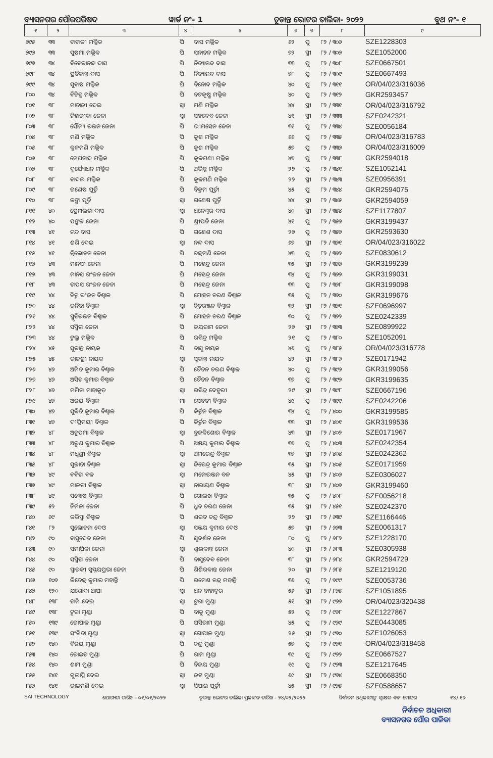ବ୍ୟାସନଗର ପୌରପରିଷଦ ୱାର୍ଡ ନଂ- 1 ଚୂଡାନ୍ତ ଭୋଟର ତାଲିକା- ୨୦୨୨ ବୁଥ ନଂ- ୧
| ୧ | ୨ | ୩ | ୪ | ୫ | ୬ | ୭ | ୮ | ୯ |
| --- | --- | --- | --- | --- | --- | --- | --- | --- |
| ୭୯୫ | ୩୩ | ବାବାଜୀ ମଲ୍ଲିକ | ପି | ଦାସ ମଲ୍ଲିକ | ୬୨ | ପୁ | ୮୨ / ୩୦୬ | SZE1228303 |
| ୭୯୬ | ୩୩ | ସୁଷମା ମଲ୍ଲିକ | ପି | ସନାତନ ମଲ୍ଲିକ | ୭୨ | ସ୍ତ୍ରୀ | ୮୨ / ୩୦୭ | SZE1052000 |
| ୭୯୭ | ୩୪ | ବିବେକାନନ୍ଦ ଦାସ | ପି | ନିତ୍ୟାନନ୍ଦ ଦାସ | ୩୩ | ପୁ | ୮୨ / ୩୦୮ | SZE0667501 |
| ୭୯୮ | ୩୪ | ପ୍ରତିକାନ୍ତ ଦାସ | ପି | ନିତ୍ୟାନନ୍ଦ ଦାସ | ୭୮ | ପୁ | ୮୨ / ୩୦୯ | SZE0667493 |
| ୭୯୯ | ୩୪ | ସୁବାଷ ମଲ୍ଲିକ | ପି | ବିନୋଦ ମଲ୍ଲିକ | ୪୦ | ପୁ | ୮୨ / ୩୧୧ | OR/04/023/316036 |
| ୮୦୦ | ୩୪ | ବିଚିତ୍ର ମଲ୍ଲିକ | ପି | ବଟକୃଷ୍ଣ ମଲ୍ଲିକ | ୪୦ | ପୁ | ୮୨ / ୩୧୨ | GKR2593457 |
| ୮୦୧ | ୩୮ | ମାତାଜୀ ଦେଇ | ସ୍ୱା | ମଣି ମଲ୍ଲିକ | ୪୪ | ସ୍ତ୍ରୀ | ୮୨ / ୩୩୧ | OR/04/023/316792 |
| ୮୦୨ | ୩୮ | ନିହାରୀକା ଜେନା | ସ୍ୱା | ସହଦେବ ଜେନା | ୪୧ | ସ୍ତ୍ରୀ | ୮୨ / ୩୩୩ | SZE0242321 |
| ୮୦୩ | ୩୮ | ସୌମ୍ୟ ରଞ୍ଜନ ଜେନା | ପି | ଭୀମସେନ ଜେନା | ୩୧ | ପୁ | ୮୨ / ୩୩୪ | SZE0056184 |
| ୮୦୪ | ୩୮ | ମଣି ମଲ୍ଲିକ | ପି | କୁଶ ମଲ୍ଲିକ | ୬୬ | ପୁ | ୮୨ / ୩୩୫ | OR/04/023/316783 |
| ୮୦୫ | ୩୮ | କୁଳମଣି ମଲ୍ଲିକ | ପି | କୁଶ ମଲ୍ଲିକ | ୫୭ | ପୁ | ୮୨ / ୩୩୬ | OR/04/023/316009 |
| ୮୦୬ | ୩୮ | ମେଘନାଦ ମଲ୍ଲିକ | ପି | କୁଳମଣୀ ମଲ୍ଲିକ | ୪୭ | ପୁ | ୮୨ / ୩୩୮ | GKR2594018 |
| ୮୦୭ | ୩୮ | ଦୁର୍ଯ୍ୟୋଧନ ମଲ୍ଲିକ | ପି | ଅଭିନ୍ନ ମଲ୍ଲିକ | ୨୨ | ପୁ | ୮୨ / ୩୪୧ | SZE1052141 |
| ୮୦୮ | ୩୮ | ବାଦଲ ମଲ୍ଲିକ | ପି | କୁଳମଣି ମଲ୍ଲିକ | ୨୨ | ସ୍ତ୍ରୀ | ୮୨ / ୩୪୩ | SZE0956391 |
| ୮୦୯ | ୩୮ | ଗଣେଷ ପୁର୍ତ୍ତି | ପି | ବିକ୍ରମ ପୂର୍ତ୍ତୀ | ୪୫ | ପୁ | ୮୨ / ୩୪୪ | GKR2594075 |
| ୮୧୦ | ୩୮ | ଜଙ୍ଗା ପୂର୍ତ୍ତି | ସ୍ୱା | ଗଣେଷ ପୁର୍ତ୍ତି | ୪୪ | ସ୍ତ୍ରୀ | ୮୨ / ୩୪୫ | GKR2594059 |
| ୮୧୧ | ୪୦ | ପ୍ରେମଲତା ଦାସ | ସ୍ୱା | ଧନେଶ୍ୱର ଦାସ | ୪୦ | ସ୍ତ୍ରୀ | ୮୨ / ୩୫୪ | SZE1177807 |
| ୮୧୨ | ୪୦ | ପଙ୍କଜ ଜେନା | ପି | ଶ୍ରୀପତି ଜେନା | ୪୧ | ପୁ | ୮୨ / ୩୫୬ | GKR3199437 |
| ୮୧୩ | ୪୧ | ନନ୍ଦ ଦାସ | ପି | ଗଣେଶ ଦାସ | ୨୭ | ପୁ | ୮୨ / ୩୫୭ | GKR2593630 |
| ୮୧୪ | ୪୧ | ଶଶି ଦେଇ | ସ୍ୱା | ନନ୍ଦ ଦାସ | ୬୭ | ସ୍ତ୍ରୀ | ୮୨ / ୩୬୧ | OR/04/023/316022 |
| ୮୧୫ | ୪୧ | ତ୍ରିଲୋଚନ ଜେନା | ପି | ଚନ୍ଦ୍ରମଣି ଜେନା | ୪୩ | ପୁ | ୮୨ / ୩୬୨ | SZE0830612 |
| ୮୧୬ | ୪୩ | ମାନସୀ ଜେନା | ପି | ମହେନ୍ଦ୍ର ଜେନା | ୩୫ | ସ୍ତ୍ରୀ | ୮୨ / ୩୬୬ | GKR3199239 |
| ୮୧୭ | ୪୩ | ମାନସ ରଂଜନ ଜେନା | ପି | ମହେନ୍ଦ୍ର ଜେନା | ୩୪ | ପୁ | ୮୨ / ୩୬୭ | GKR3199031 |
| ୮୧୮ | ୪୩ | ତାପସ ରଂଜନ ଜେନା | ପି | ମହେନ୍ଦ୍ର ଜେନା | ୩୩ | ପୁ | ୮୨ / ୩୬୮ | GKR3199098 |
| ୮୧୯ | ୪୪ | ଚିତ୍ତ ରଂଜନ ବିଶ୍ୱାଳ | ପି | ମୋହନ ଚରଣ ବିଶ୍ୱାଳ | ୩୫ | ପୁ | ୮୨ / ୩୭୦ | GKR3199676 |
| ୮୨୦ | ୪୪ | ରନିତା ବିଶ୍ୱାଳ | ସ୍ୱା | ଚିତ୍ତରଞ୍ଜନ ବିଶ୍ୱାଳ | ୩୨ | ସ୍ତ୍ରୀ | ୮୨ / ୩୭୧ | SZE0696997 |
| ୮୨୧ | ୪୪ | ସ୍ମୃତିରଞ୍ଜନ ବିଶ୍ୱାଳ | ପି | ମୋହନ ଚରଣ ବିଶ୍ୱାଳ | ୩୦ | ପୁ | ୮୨ / ୩୭୨ | SZE0242339 |
| ୮୨୨ | ୪୪ | ସସ୍ମିତା ଜେନା | ପି | ଜୟରାମ ଜେନା | ୨୭ | ସ୍ତ୍ରୀ | ୮୨ / ୩୭୩ | SZE0899922 |
| ୮୨୩ | ୪୪ | ଟୁଲୁ ମଲ୍ଲିକ | ପି | ରବିନ୍ଦ୍ର ମଲ୍ଲିକ | ୨୧ | ପୁ | ୮୨ / ୩୮୦ | SZE1052091 |
| ୮୨୪ | ୪୫ | ସୁକାନ୍ତ ନାୟକ | ପି | ବାସୁ ନାୟକ | ୪୬ | ପୁ | ୮୨ / ୩୮୫ | OR/04/023/316778 |
| ୮୨୫ | ୪୫ | ରାଜଶ୍ରୀ ନାୟକ | ସ୍ୱା | ସୁକାନ୍ତ ନାୟକ | ୪୨ | ସ୍ତ୍ରୀ | ୮୨ / ୩୮୬ | SZE0171942 |
| ୮୨୬ | ୪୬ | ଅମିତ କୁମାର ବିଶ୍ୱାଳ | ପି | ଚୈତନ ଚରଣ ବିଶ୍ୱାଳ | ୪୦ | ପୁ | ୮୨ / ୩୯୬ | GKR3199056 |
| ୮୨୭ | ୪୬ | ଅସିତ କୁମାର ବିଶ୍ୱାଳ | ପି | ଚୈତନ ବିଶ୍ୱାଳ | ୩୭ | ପୁ | ୮୨ / ୩୯୭ | GKR3199635 |
| ୮୨୮ | ୪୬ | ମମିନା ମାହାକୁଡ଼ | ସ୍ୱା | ରବିନ୍ଦ୍ର ଦେହୁରୀ | ୨୯ | ସ୍ତ୍ରୀ | ୮୨ / ୩୯୮ | SZE0667196 |
| ୮୨୯ | ୪୭ | ଅଜୟ ବିଶ୍ୱାଳ | ମା | ସେବତୀ ବିଶ୍ୱାଳ | ୪୯ | ପୁ | ୮୨ / ୩୯୯ | SZE0242206 |
| ୮୩୦ | ୪୭ | ସୁକିତି କୁମାର ବିଶ୍ୱାଳ | ପି | କିର୍ତ୍ତନ ବିଶ୍ୱାଳ | ୩୪ | ପୁ | ୮୨ / ୪୦୦ | GKR3199585 |
| ୮୩୧ | ୪୭ | ଦୀପ୍ତିମୟୀ ବିଶ୍ୱାଳ | ପି | କିର୍ତ୍ତନ ବିଶ୍ୱାଳ | ୩୩ | ସ୍ତ୍ରୀ | ୮୨ / ୪୦୧ | GKR3199536 |
| ୮୩୨ | ୪୮ | ଅନୁପମା ବିଶ୍ୱାଳ | ସ୍ୱା | ବ୍ରଜକିଶୋର ବିଶ୍ୱାଳ | ୪୩ | ସ୍ତ୍ରୀ | ୮୨ / ୪୦୨ | SZE0171967 |
| ୮୩୩ | ୪୮ | ଅରୁଣ କୁମାର ବିଶ୍ୱାଳ | ପି | ଅକ୍ଷୟ କୁମାର ବିଶ୍ୱାଳ | ୩୭ | ପୁ | ୮୨ / ୪୦୩ | SZE0242354 |
| ୮୩୪ | ୪୮ | ମଧୁଶ୍ରୀ ବିଶ୍ୱାଳ | ସ୍ୱା | ଅମରେନ୍ଦ୍ର ବିଶ୍ୱାଳ | ୩୭ | ସ୍ତ୍ରୀ | ୮୨ / ୪୦୪ | SZE0242362 |
| ୮୩୫ | ୪୮ | ସୁଜାତା ବିଶ୍ୱାଳ | ସ୍ୱା | ଜିତେନ୍ଦ୍ର କୁମାର ବିଶ୍ୱାଳ | ୩୫ | ସ୍ତ୍ରୀ | ୮୨ / ୪୦୫ | SZE0171959 |
| ୮୩୬ | ୪୯ | ବବିତା ବଳ | ସ୍ୱା | ମନୋରଞ୍ଜନ ବଳ | ୪୫ | ସ୍ତ୍ରୀ | ୮୨ / ୪୦୬ | SZE0306027 |
| ୮୩୭ | ୪୯ | ମାଳତୀ ବିଶ୍ୱାଳ | ସ୍ୱା | ନାରାୟଣ ବିଶ୍ୱାଳ | ୩୮ | ସ୍ତ୍ରୀ | ୮୨ / ୪୦୭ | GKR3199460 |
| ୮୩୮ | ୪୯ | ସନ୍ତୋଷ ବିଶ୍ୱାଳ | ପି | ଗୋଲଖ ବିଶ୍ୱାଳ | ୩୫ | ପୁ | ୮୨ / ୪୦୮ | SZE0056218 |
| ୮୩୯ | ୫୨ | ନିର୍ମଳା ଜେନା | ପି | ଧ୍ରୁବ ଚରଣ ଜେନା | ୩୫ | ସ୍ତ୍ରୀ | ୮୨ / ୪୫୧ | SZE0242370 |
| ୮୪୦ | ୬୯ | କରିସ୍ମା ବିଶ୍ୱାଳ | ପି | ଶରତ ଚନ୍ଦ୍ର ବିଶ୍ୱାଳ | ୨୨ | ସ୍ତ୍ରୀ | ୮୨ / ୬୩୯ | SZE1166446 |
| ୮୪୧ | ୮୨ | ସୁଲୋଚନା ଦେଓ | ସ୍ୱା | ସଞ୍ଜୟ କୁମାର ଦେଓ | ୫୭ | ସ୍ତ୍ରୀ | ୮୨ / ୬୬୩ | SZE0061317 |
| ୮୪୨ | ୯୦ | ବାସୁଦେବ ଜେନା | ପି | ସୁଦର୍ଶନ ଜେନା | ୮୦ | ପୁ | ୮୨ / ୬୮୨ | SZE1228170 |
| ୮୪୩ | ୯୦ | ସମାପିକା ଜେନା | ସ୍ୱା | ଶୁଭକାନ୍ତ ଜେନା | ୪୦ | ସ୍ତ୍ରୀ | ୮୨ / ୬୮୩ | SZE0305938 |
| ୮୪୪ | ୯୦ | ସସ୍ମିତା ଜେନା | ପି | ବାସୁଦେବ ଜେନା | ୩୮ | ସ୍ତ୍ରୀ | ୮୨ / ୬୮୪ | GKR2594729 |
| ୮୪୫ | ୯୦ | ସ୍ମାରକୀ ସ୍ୱପ୍ନୟପ୍ରଭା ଜେନା | ପି | ଶିଶିରକାନ୍ତ ଜେନା | ୨୦ | ସ୍ତ୍ରୀ | ୮୨ / ୬୮୫ | SZE1219120 |
| ୮୪୬ | ୧୦୭ | ଜିତେନ୍ଦ୍ର କୁମାର ମହାନ୍ତି | ପି | ରମେଶ ଚନ୍ଦ୍ର ମହାନ୍ତି | ୩୬ | ପୁ | ୮୨ / ୭୯୯ | SZE0053736 |
| ୮୪୭ | ୧୨୦ | ଯଶୋଦା ଥାପା | ସ୍ୱା | ଧନ ବାହାଦୁର | ୫୬ | ସ୍ତ୍ରୀ | ୮୨ / ୮୭୫ | SZE1051895 |
| ୮୪୮ | ୧୩୮ | ଡାମି ଦେଇ | ସ୍ୱା | ଟୁରା ମୁଣ୍ଡା | ୫୧ | ସ୍ତ୍ରୀ | ୮୨ / ୯୬୭ | OR/04/023/320438 |
| ୮୪୯ | ୧୩୮ | ଟୁରା ମୁଣ୍ଡା | ପି | ବାକୁ ମୁଣ୍ଡା | ୫୨ | ପୁ | ୮୨ / ୯୬୮ | SZE1227867 |
| ୮୫୦ | ୧୩୯ | ଗୋପାଳ ମୁଣ୍ଡା | ପି | ଘସିରାମ ମୁଣ୍ଡା | ୪୫ | ପୁ | ୮୨ / ୯୬୯ | SZE0443085 |
| ୮୫୧ | ୧୩୯ | ସଂଗିତା ମୁଣ୍ଡା | ସ୍ୱା | ଗୋପାଳ ମୁଣ୍ଡା | ୨୫ | ସ୍ତ୍ରୀ | ୮୨ / ୯୭୦ | SZE1026053 |
| ୮୫୨ | ୧୪୦ | ବିଜୟ ମୁଣ୍ଡା | ପି | ଚନ୍ଦ୍ର ମୁଣ୍ଡା | ୫୭ | ପୁ | ୮୨ / ୯୭୧ | OR/04/023/318458 |
| ୮୫୩ | ୧୪୦ | ରୋଇତ ମୁଣ୍ଡା | ପି | ରାମ ମୁଣ୍ଡା | ୩୯ | ପୁ | ୮୨ / ୯୭୨ | SZE0667527 |
| ୮୫୪ | ୧୪୦ | ଶାମ ମୁଣ୍ଡା | ପି | ବିଜୟ ମୁଣ୍ଡା | ୧୯ | ପୁ | ୮୨ / ୯୭୩ | SZE1217645 |
| ୮୫୫ | ୧୪୧ | ଗୁଲାପ୍ପି ଦେଇ | ସ୍ୱା | ଜଟ ମୁଣ୍ଡା | ୬୯ | ସ୍ତ୍ରୀ | ୮୨ / ୯୭୪ | SZE0668350 |
| ୮୫୬ | ୧୪୧ | ରାଇମଣି ଦେଇ | ସ୍ୱା | ସିପାଇ ପୂର୍ତ୍ତୀ | ୪୫ | ସ୍ତ୍ରୀ | ୮୨ / ୯୭୫ | SZE0588657 |
SAI TECHNOLOGY ଯୋଗ୍ୟତା ତାରିଖ - ୦୧/୦୧/୨୦୨୨ ଚୂଡାନ୍ତ ଭୋଟର ତାଲିକା ପ୍ରକାଶନ ତାରିଖ - ୨୪/୦୨/୨୦୨୨ ନିର୍ବାଚନ ଅଧିକାରୀଙ୍କ ସ୍ୱାକ୍ଷର ଏବଂ ମୋହର ୧୪/ ୧୭
ନିର୍ବାଚନ ଅଧିକାରୀ
ବ୍ୟାସନଗର ପୌର ପାଳିକା